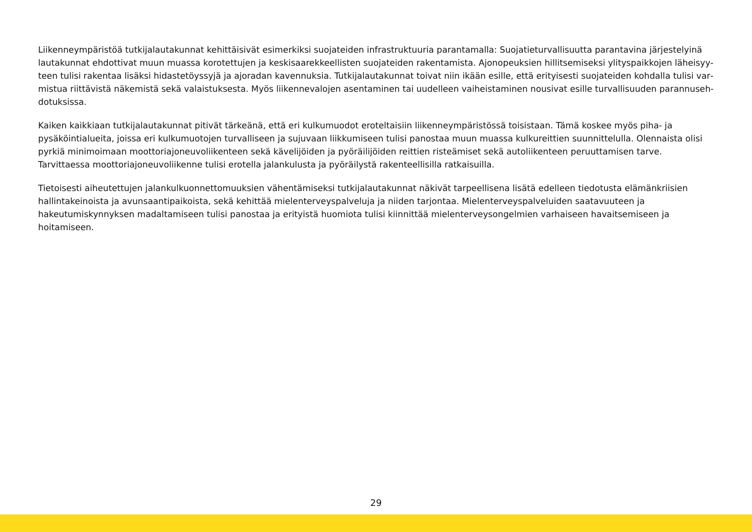Liikenneympäristöä tutkijalautakunnat kehittäisivät esimerkiksi suojateiden infrastruktuuria parantamalla: Suojatieturvallisuutta parantavina järjestelyinä lautakunnat ehdottivat muun muassa korotettujen ja keskisaarekkeellisten suojateiden rakentamista. Ajonopeuksien hillitsemiseksi ylityspaikkojen läheisyy­teen tulisi rakentaa lisäksi hidastetöyssyjä ja ajoradan kavennuksia. Tutkijalautakunnat toivat niin ikään esille, että erityisesti suojateiden kohdalla tulisi var­mistua riittävistä näkemistä sekä valaistuksesta. Myös liikennevalojen asentaminen tai uudelleen vaiheistaminen nousivat esille turvallisuuden parannuseh­dotuksissa.
Kaiken kaikkiaan tutkijalautakunnat pitivät tärkeänä, että eri kulkumuodot eroteltaisiin liikenneympäristössä toisistaan. Tämä koskee myös piha- ja pysäköin­tialueita, joissa eri kulkumuotojen turvalliseen ja sujuvaan liikkumiseen tulisi panostaa muun muassa kulkureittien suunnittelulla. Olennaista olisi pyrkiä mini­moimaan moottoriajoneuvoliikenteen sekä kävelijöiden ja pyöräilijöiden reittien risteämiset sekä autoliikenteen peruuttamisen tarve. Tarvittaessa moottori­ajoneuvoliikenne tulisi erotella jalankulusta ja pyöräilystä rakenteellisilla ratkaisuilla.
Tietoisesti aiheutettujen jalankulkuonnettomuuksien vähentämiseksi tutkijalautakunnat näkivät tarpeellisena lisätä edelleen tiedotusta elämänkriisien hallin­takeinoista ja avunsaantipaikoista, sekä kehittää mielenterveyspalveluja ja niiden tarjontaa. Mielenterveyspalveluiden saatavuuteen ja hakeutumiskynnyksen madaltamiseen tulisi panostaa ja erityistä huomiota tulisi kiinnittää mielenterveysongelmien varhaiseen havaitsemiseen ja hoitamiseen.
29